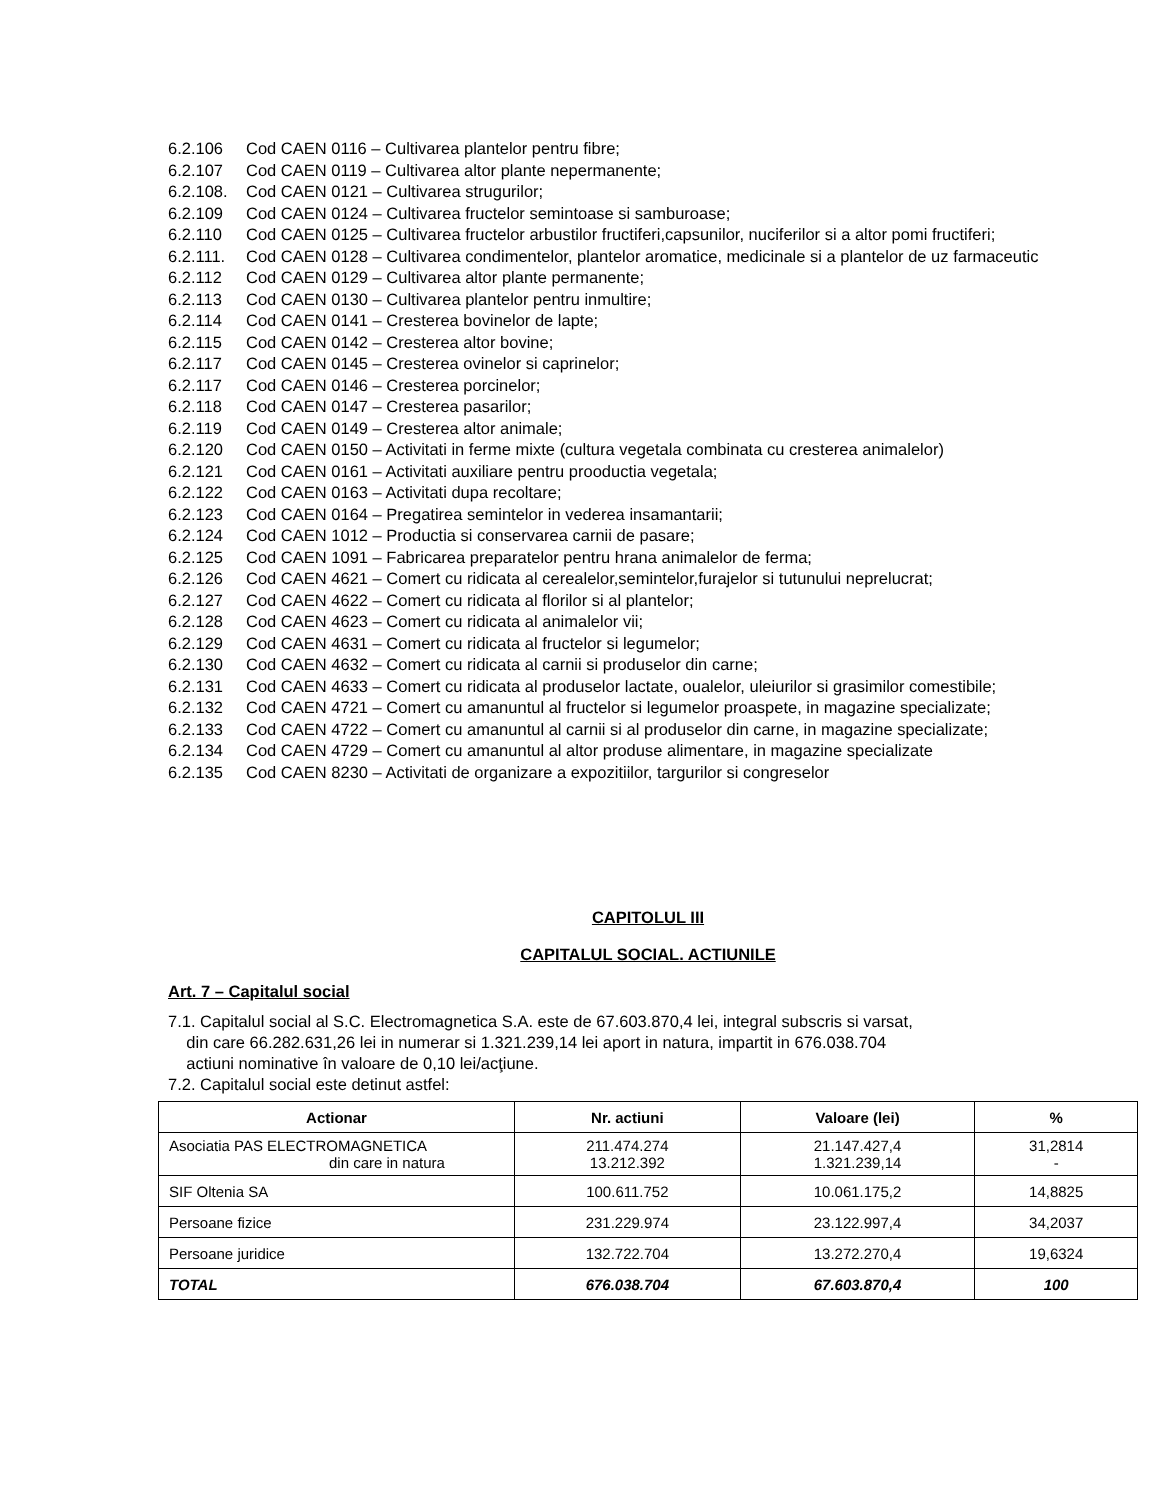6.2.106 Cod CAEN 0116 – Cultivarea plantelor pentru fibre;
6.2.107 Cod CAEN 0119 – Cultivarea altor plante nepermanente;
6.2.108. Cod CAEN 0121 – Cultivarea strugurilor;
6.2.109 Cod CAEN 0124 – Cultivarea fructelor semintoase si samburoase;
6.2.110 Cod CAEN 0125 – Cultivarea fructelor arbustilor fructiferi,capsunilor, nuciferilor si a altor pomi fructiferi;
6.2.111. Cod CAEN 0128 – Cultivarea condimentelor, plantelor aromatice, medicinale si a plantelor de uz farmaceutic
6.2.112 Cod CAEN 0129 – Cultivarea altor plante permanente;
6.2.113 Cod CAEN 0130 – Cultivarea plantelor pentru inmultire;
6.2.114 Cod CAEN 0141 – Cresterea bovinelor de lapte;
6.2.115 Cod CAEN 0142 – Cresterea altor bovine;
6.2.117 Cod CAEN 0145 – Cresterea ovinelor si caprinelor;
6.2.117 Cod CAEN 0146 – Cresterea porcinelor;
6.2.118 Cod CAEN 0147 – Cresterea pasarilor;
6.2.119 Cod CAEN 0149 – Cresterea altor animale;
6.2.120 Cod CAEN 0150 – Activitati in ferme mixte (cultura vegetala combinata cu cresterea animalelor)
6.2.121 Cod CAEN 0161 – Activitati auxiliare pentru prooductia vegetala;
6.2.122 Cod CAEN 0163 – Activitati dupa recoltare;
6.2.123 Cod CAEN 0164 – Pregatirea semintelor in vederea insamantarii;
6.2.124 Cod CAEN 1012 – Productia si conservarea carnii de pasare;
6.2.125 Cod CAEN 1091 – Fabricarea preparatelor pentru hrana animalelor de ferma;
6.2.126 Cod CAEN 4621 – Comert cu ridicata al cerealelor,semintelor,furajelor si tutunului neprelucrat;
6.2.127 Cod CAEN 4622 – Comert cu ridicata al florilor si al plantelor;
6.2.128 Cod CAEN 4623 – Comert cu ridicata al animalelor vii;
6.2.129 Cod CAEN 4631 – Comert cu ridicata al fructelor si legumelor;
6.2.130 Cod CAEN 4632 – Comert cu ridicata al carnii si produselor din carne;
6.2.131 Cod CAEN 4633 – Comert cu ridicata al produselor lactate, oualelor, uleiurilor si grasimilor comestibile;
6.2.132 Cod CAEN 4721 – Comert cu amanuntul al fructelor si legumelor proaspete, in magazine specializate;
6.2.133 Cod CAEN 4722 – Comert cu amanuntul al carnii si al produselor din carne, in magazine specializate;
6.2.134 Cod CAEN 4729 – Comert cu amanuntul al altor produse alimentare, in magazine specializate
6.2.135 Cod CAEN 8230 – Activitati de organizare a expozitiilor, targurilor si congreselor
CAPITOLUL III
CAPITALUL SOCIAL. ACTIUNILE
Art. 7 – Capitalul social
7.1. Capitalul social al S.C. Electromagnetica S.A. este de 67.603.870,4 lei, integral subscris si varsat,
din care 66.282.631,26 lei in numerar si 1.321.239,14 lei aport in natura, impartit in 676.038.704
actiuni nominative în valoare de 0,10 lei/acţiune.
7.2. Capitalul social este detinut astfel:
| Actionar | Nr. actiuni | Valoare (lei) | % |
| --- | --- | --- | --- |
| Asociatia PAS ELECTROMAGNETICA din care in natura | 211.474.274 13.212.392 | 21.147.427,4 1.321.239,14 | 31,2814 - |
| SIF Oltenia SA | 100.611.752 | 10.061.175,2 | 14,8825 |
| Persoane fizice | 231.229.974 | 23.122.997,4 | 34,2037 |
| Persoane juridice | 132.722.704 | 13.272.270,4 | 19,6324 |
| TOTAL | 676.038.704 | 67.603.870,4 | 100 |